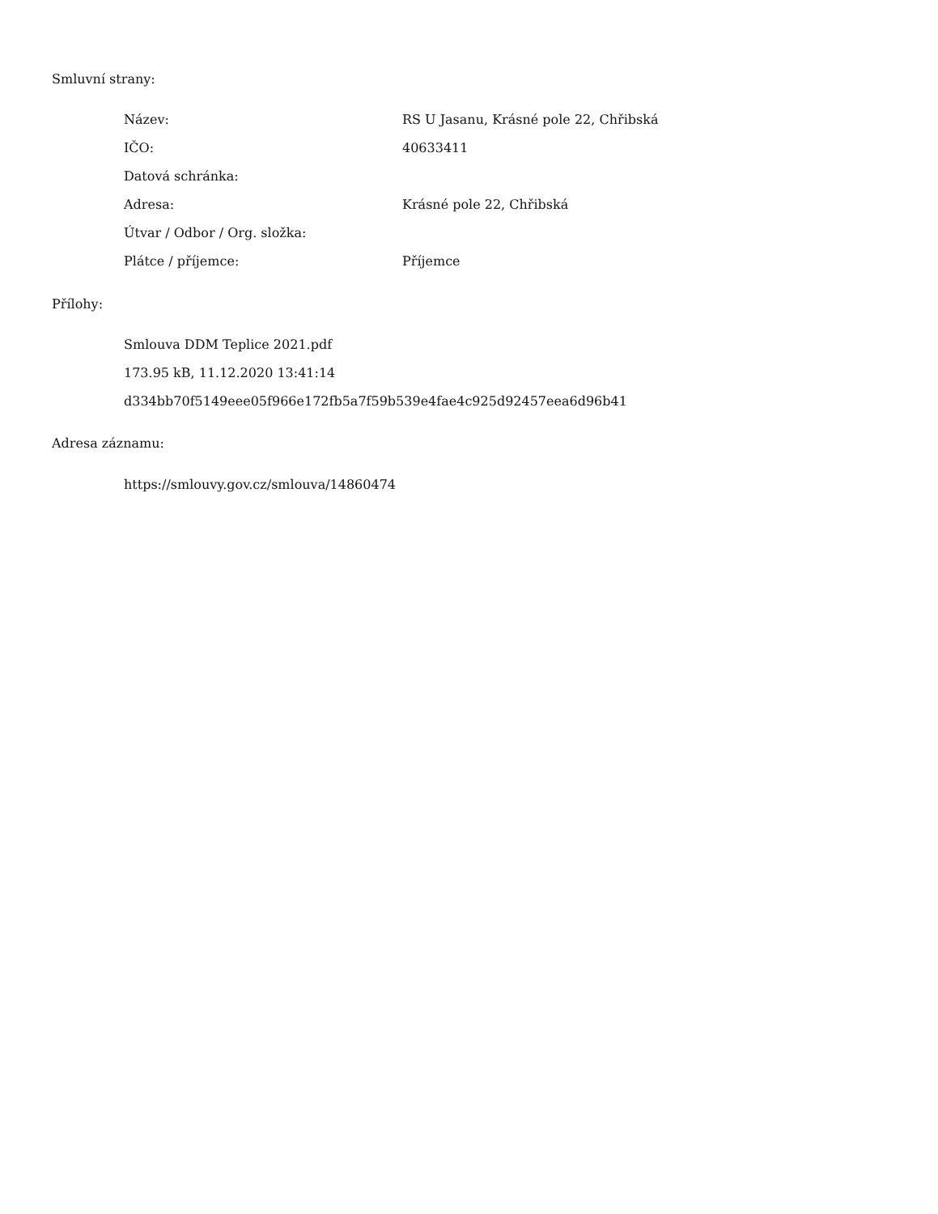Smluvní strany:
| Název: | RS U Jasanu, Krásné pole 22, Chřibská |
| IČO: | 40633411 |
| Datová schránka: | |
| Adresa: | Krásné pole 22, Chřibská |
| Útvar / Odbor / Org. složka: | |
| Plátce / příjemce: | Příjemce |
Přílohy:
Smlouva DDM Teplice 2021.pdf
173.95 kB, 11.12.2020 13:41:14
d334bb70f5149eee05f966e172fb5a7f59b539e4fae4c925d92457eea6d96b41
Adresa záznamu:
https://smlouvy.gov.cz/smlouva/14860474